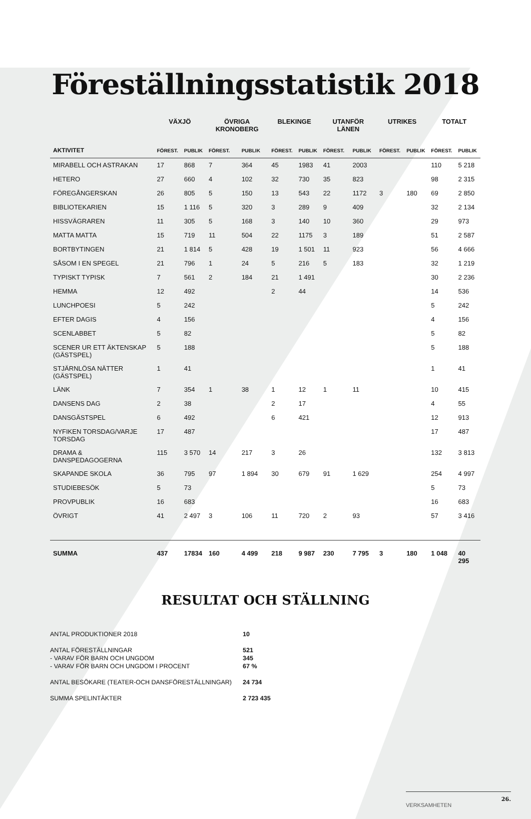Föreställningsstatistik 2018
| | VÄXJÖ | | ÖVRIGA KRONOBERG | | BLEKINGE | | UTANFÖR LÄNEN | | UTRIKES | | TOTALT | |
| --- | --- | --- | --- | --- | --- | --- | --- | --- | --- | --- | --- | --- |
| AKTIVITET | FÖREST. | PUBLIK | FÖREST. | PUBLIK | FÖREST. | PUBLIK | FÖREST. | PUBLIK | FÖREST. | PUBLIK | FÖREST. | PUBLIK |
| MIRABELL OCH ASTRAKAN | 17 | 868 | 7 | 364 | 45 | 1983 | 41 | 2003 | | | 110 | 5 218 |
| HETERO | 27 | 660 | 4 | 102 | 32 | 730 | 35 | 823 | | | 98 | 2 315 |
| FÖREGÅNGERSKAN | 26 | 805 | 5 | 150 | 13 | 543 | 22 | 1172 | 3 | 180 | 69 | 2 850 |
| BIBLIOTEKARIEN | 15 | 1 116 | 5 | 320 | 3 | 289 | 9 | 409 | | | 32 | 2 134 |
| HISSVÄGRAREN | 11 | 305 | 5 | 168 | 3 | 140 | 10 | 360 | | | 29 | 973 |
| MATTA MATTA | 15 | 719 | 11 | 504 | 22 | 1175 | 3 | 189 | | | 51 | 2 587 |
| BORTBYTINGEN | 21 | 1 814 | 5 | 428 | 19 | 1 501 | 11 | 923 | | | 56 | 4 666 |
| SÅSOM I EN SPEGEL | 21 | 796 | 1 | 24 | 5 | 216 | 5 | 183 | | | 32 | 1 219 |
| TYPISKT TYPISK | 7 | 561 | 2 | 184 | 21 | 1 491 | | | | | 30 | 2 236 |
| HEMMA | 12 | 492 | | | 2 | 44 | | | | | 14 | 536 |
| LUNCHPOESI | 5 | 242 | | | | | | | | | 5 | 242 |
| EFTER DAGIS | 4 | 156 | | | | | | | | | 4 | 156 |
| SCENLABBET | 5 | 82 | | | | | | | | | 5 | 82 |
| SCENER UR ETT ÄKTENSKAP (GÄSTSPEL) | 5 | 188 | | | | | | | | | 5 | 188 |
| STJÄRNLÖSA NÄTTER (GÄSTSPEL) | 1 | 41 | | | | | | | | | 1 | 41 |
| LÄNK | 7 | 354 | 1 | 38 | 1 | 12 | 1 | 11 | | | 10 | 415 |
| DANSENS DAG | 2 | 38 | | | 2 | 17 | | | | | 4 | 55 |
| DANSGÄSTSPEL | 6 | 492 | | | 6 | 421 | | | | | 12 | 913 |
| NYFIKEN TORSDAG/VARJE TORSDAG | 17 | 487 | | | | | | | | | 17 | 487 |
| DRAMA & DANSPEDAGOGERNA | 115 | 3 570 | 14 | 217 | 3 | 26 | | | | | 132 | 3 813 |
| SKAPANDE SKOLA | 36 | 795 | 97 | 1 894 | 30 | 679 | 91 | 1 629 | | | 254 | 4 997 |
| STUDIEBESÖK | 5 | 73 | | | | | | | | | 5 | 73 |
| PROVPUBLIK | 16 | 683 | | | | | | | | | 16 | 683 |
| ÖVRIGT | 41 | 2 497 | 3 | 106 | 11 | 720 | 2 | 93 | | | 57 | 3 416 |
| SUMMA | 437 | 17834 | 160 | 4 499 | 218 | 9 987 | 230 | 7 795 | 3 | 180 | 1 048 | 40 295 |
RESULTAT OCH STÄLLNING
ANTAL PRODUKTIONER 2018
10
ANTAL FÖRESTÄLLNINGAR
521
- VARAV FÖR BARN OCH UNGDOM
345
- VARAV FÖR BARN OCH UNGDOM I PROCENT
67 %
ANTAL BESÖKARE (TEATER-OCH DANSFÖRESTÄLLNINGAR)
24 734
SUMMA SPELINTÄKTER
2 723 435
VERKSAMHETEN
26.